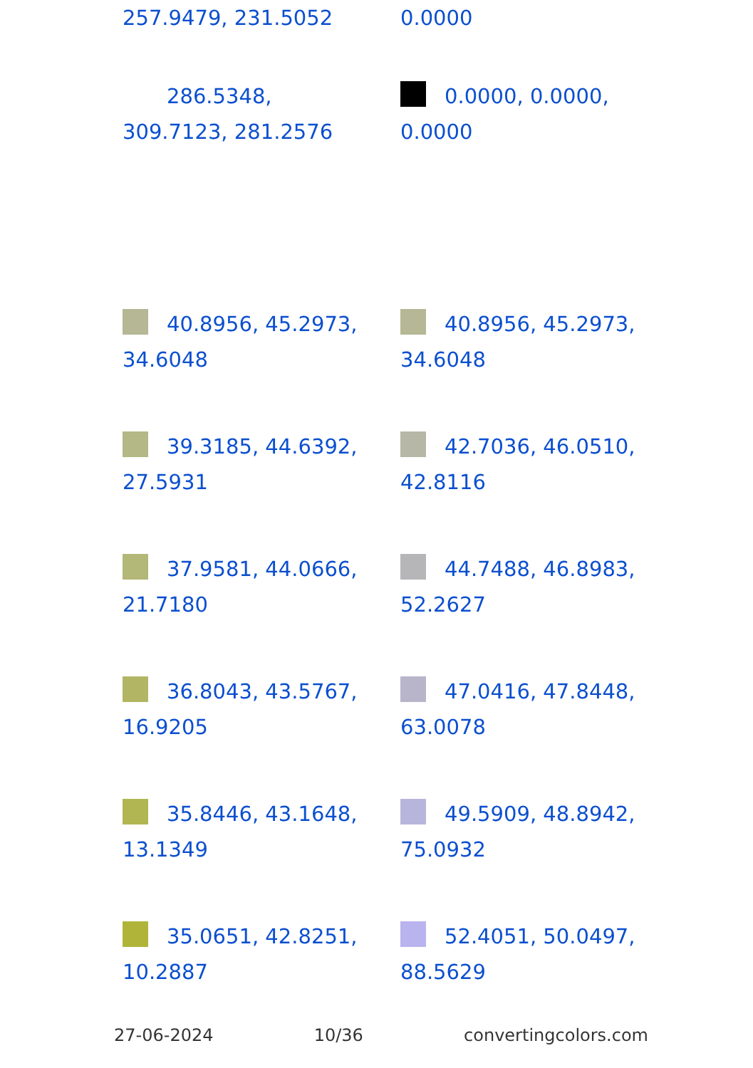| 257.9479, 231.5052 | 0.0000 |
| 286.5348, 309.7123, 281.2576 | 0.0000, 0.0000, 0.0000 |
| 40.8956, 45.2973, 34.6048 | 40.8956, 45.2973, 34.6048 |
| 39.3185, 44.6392, 27.5931 | 42.7036, 46.0510, 42.8116 |
| 37.9581, 44.0666, 21.7180 | 44.7488, 46.8983, 52.2627 |
| 36.8043, 43.5767, 16.9205 | 47.0416, 47.8448, 63.0078 |
| 35.8446, 43.1648, 13.1349 | 49.5909, 48.8942, 75.0932 |
| 35.0651, 42.8251, 10.2887 | 52.4051, 50.0497, 88.5629 |
27-06-2024 10/36 convertingcolors.com